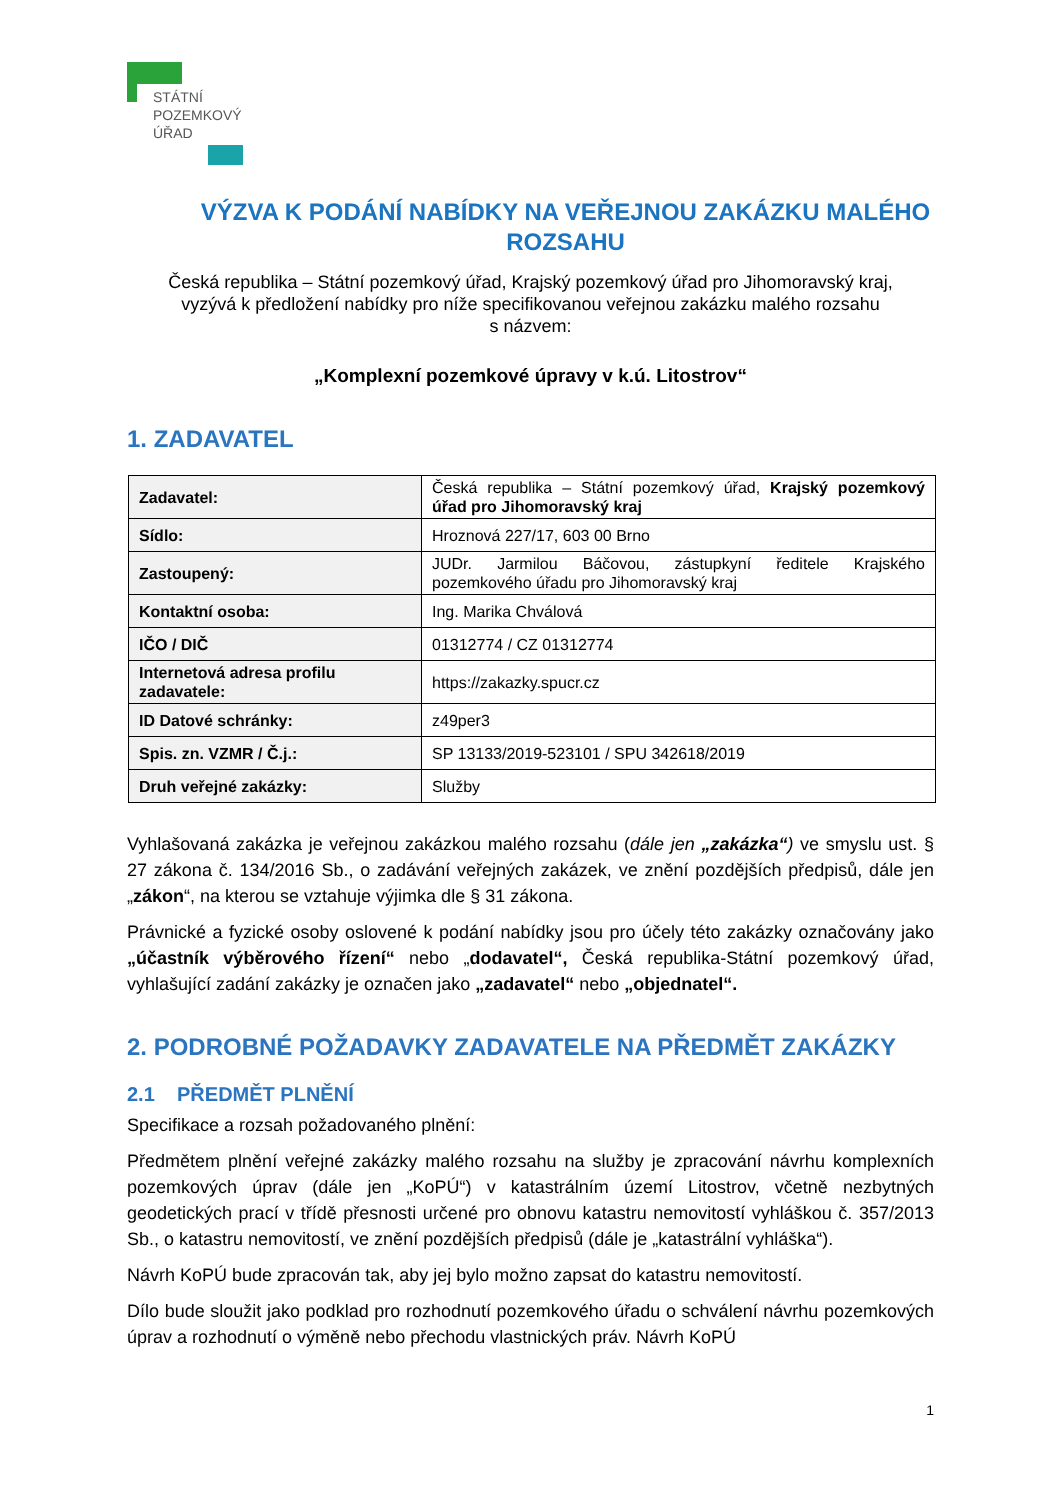STÁTNÍ
POZEMKOVÝ
ÚŘAD
VÝZVA K PODÁNÍ NABÍDKY NA VEŘEJNOU ZAKÁZKU MALÉHO ROZSAHU
Česká republika – Státní pozemkový úřad, Krajský pozemkový úřad pro Jihomoravský kraj,
vyzývá k předložení nabídky pro níže specifikovanou veřejnou zakázku malého rozsahu
s názvem:
„Komplexní pozemkové úpravy v k.ú. Litostrov“
1. ZADAVATEL
| Zadavatel: | Česká republika – Státní pozemkový úřad, Krajský pozemkový úřad pro Jihomoravský kraj |
| Sídlo: | Hroznová 227/17, 603 00 Brno |
| Zastoupený: | JUDr. Jarmilou Báčovou, zástupkyní ředitele Krajského pozemkového úřadu pro Jihomoravský kraj |
| Kontaktní osoba: | Ing. Marika Chválová |
| IČO / DIČ | 01312774 / CZ 01312774 |
| Internetová adresa profilu zadavatele: | https://zakazky.spucr.cz |
| ID Datové schránky: | z49per3 |
| Spis. zn. VZMR / Č.j.: | SP 13133/2019-523101 / SPU 342618/2019 |
| Druh veřejné zakázky: | Služby |
Vyhlašovaná zakázka je veřejnou zakázkou malého rozsahu (dále jen „zakázka“) ve smyslu ust. § 27 zákona č. 134/2016 Sb., o zadávání veřejných zakázek, ve znění pozdějších předpisů, dále jen „zákon“, na kterou se vztahuje výjimka dle § 31 zákona.
Právnické a fyzické osoby oslovené k podání nabídky jsou pro účely této zakázky označovány jako „účastník výběrového řízení“ nebo „dodavatel“, Česká republika-Státní pozemkový úřad, vyhlašující zadání zakázky je označen jako „zadavatel“ nebo „objednatel“.
2. PODROBNÉ POŽADAVKY ZADAVATELE NA PŘEDMĚT ZAKÁZKY
2.1 PŘEDMĚT PLNĚNÍ
Specifikace a rozsah požadovaného plnění:
Předmětem plnění veřejné zakázky malého rozsahu na služby je zpracování návrhu komplexních pozemkových úprav (dále jen „KoPÚ“) v katastrálním území Litostrov, včetně nezbytných geodetických prací v třídě přesnosti určené pro obnovu katastru nemovitostí vyhláškou č. 357/2013 Sb., o katastru nemovitostí, ve znění pozdějších předpisů (dále je „katastrální vyhláška“).
Návrh KoPÚ bude zpracován tak, aby jej bylo možno zapsat do katastru nemovitostí.
Dílo bude sloužit jako podklad pro rozhodnutí pozemkového úřadu o schválení návrhu pozemkových úprav a rozhodnutí o výměně nebo přechodu vlastnických práv. Návrh KoPÚ
1